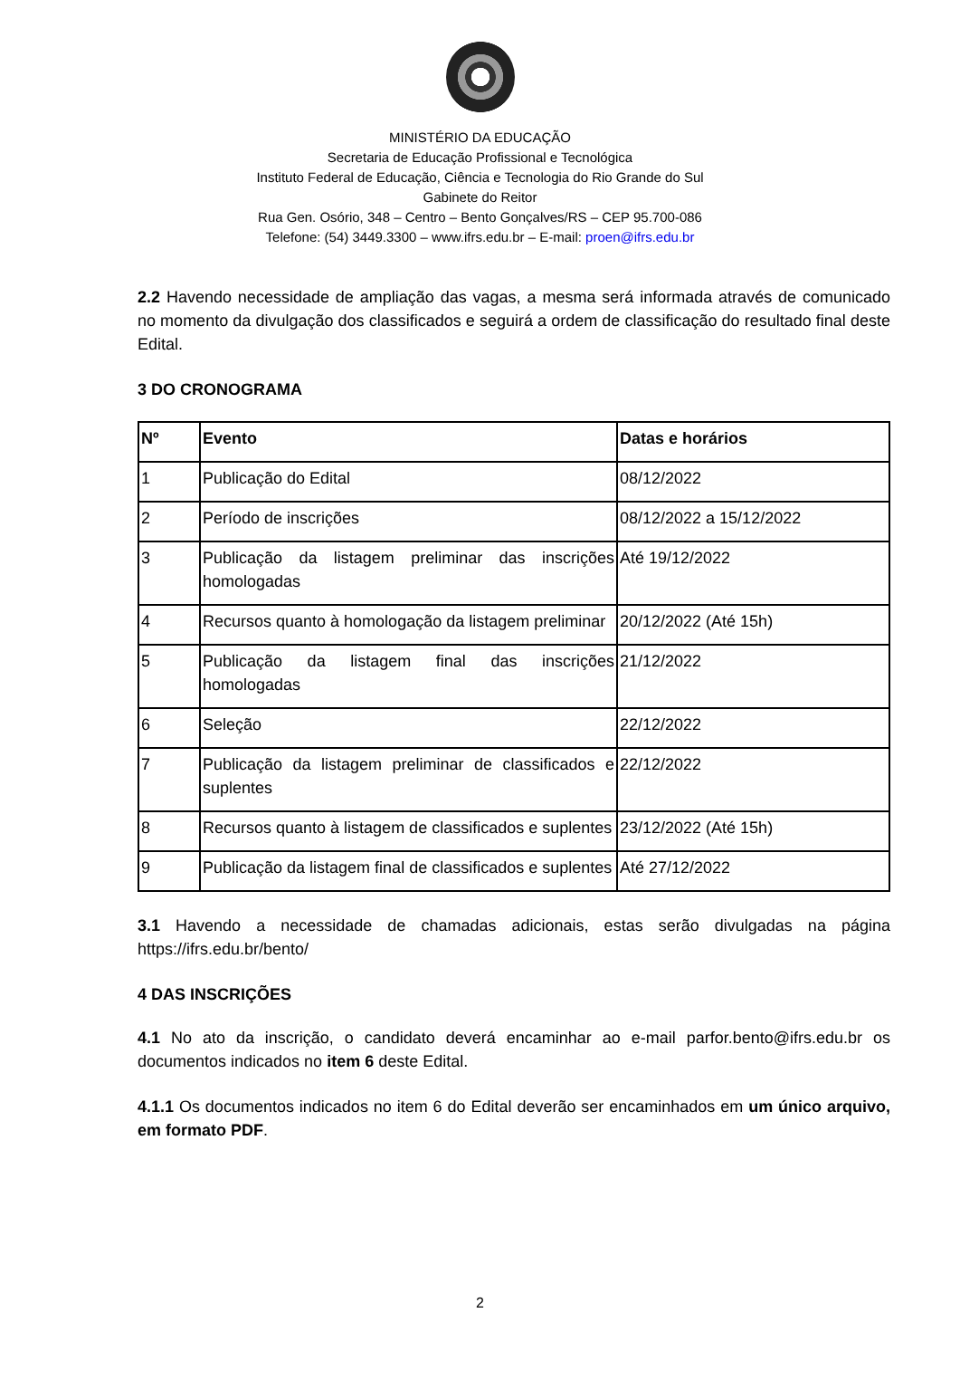MINISTÉRIO DA EDUCAÇÃO
Secretaria de Educação Profissional e Tecnológica
Instituto Federal de Educação, Ciência e Tecnologia do Rio Grande do Sul
Gabinete do Reitor
Rua Gen. Osório, 348 – Centro – Bento Gonçalves/RS – CEP 95.700-086
Telefone: (54) 3449.3300 – www.ifrs.edu.br – E-mail: proen@ifrs.edu.br
2.2 Havendo necessidade de ampliação das vagas, a mesma será informada através de comunicado no momento da divulgação dos classificados e seguirá a ordem de classificação do resultado final deste Edital.
3 DO CRONOGRAMA
| Nº | Evento | Datas e horários |
| --- | --- | --- |
| 1 | Publicação do Edital | 08/12/2022 |
| 2 | Período de inscrições | 08/12/2022 a 15/12/2022 |
| 3 | Publicação da listagem preliminar das inscrições homologadas | Até 19/12/2022 |
| 4 | Recursos quanto à homologação da listagem preliminar | 20/12/2022 (Até 15h) |
| 5 | Publicação da listagem final das inscrições homologadas | 21/12/2022 |
| 6 | Seleção | 22/12/2022 |
| 7 | Publicação da listagem preliminar de classificados e suplentes | 22/12/2022 |
| 8 | Recursos quanto à listagem de classificados e suplentes | 23/12/2022 (Até 15h) |
| 9 | Publicação da listagem final de classificados e suplentes | Até 27/12/2022 |
3.1 Havendo a necessidade de chamadas adicionais, estas serão divulgadas na página https://ifrs.edu.br/bento/
4 DAS INSCRIÇÕES
4.1 No ato da inscrição, o candidato deverá encaminhar ao e-mail parfor.bento@ifrs.edu.br os documentos indicados no item 6 deste Edital.
4.1.1 Os documentos indicados no item 6 do Edital deverão ser encaminhados em um único arquivo, em formato PDF.
2